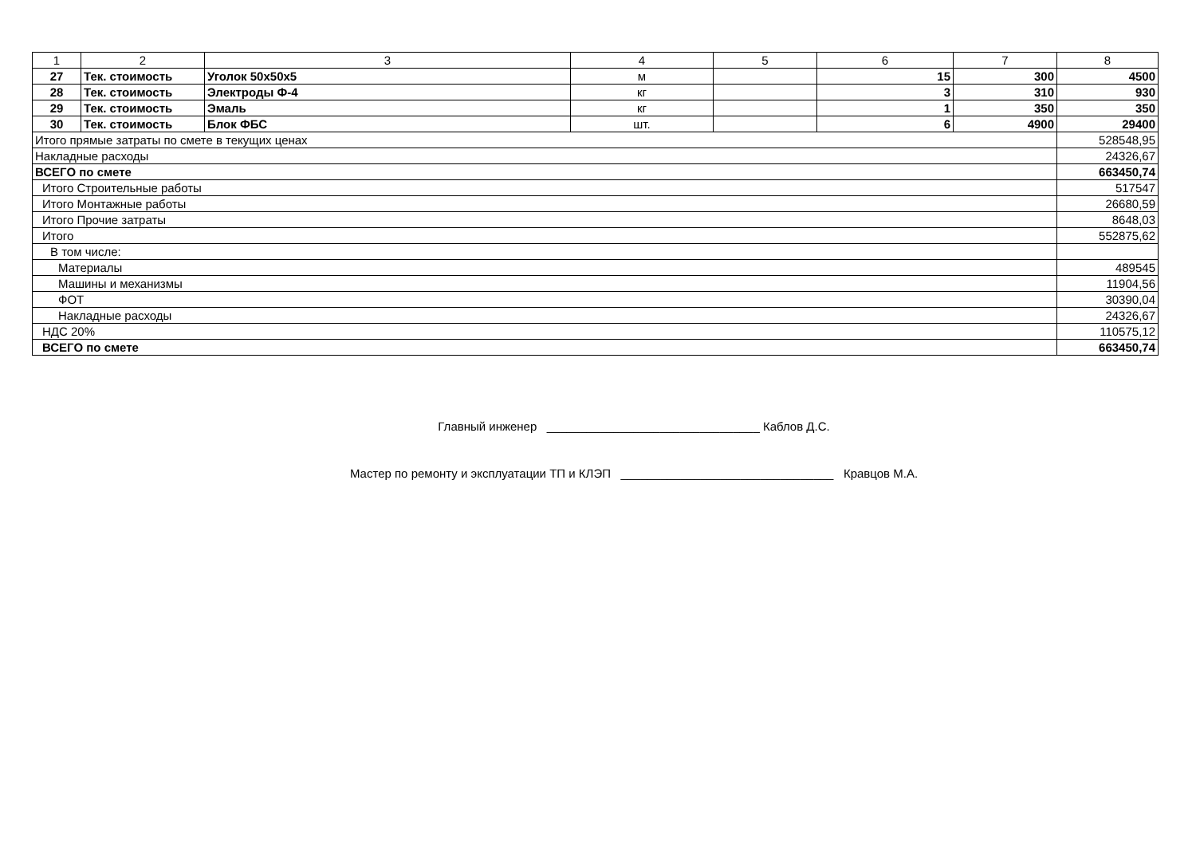| 1 | 2 | 3 | 4 | 5 | 6 | 7 | 8 |
| 27 | Тек. стоимость | Уголок 50х50х5 | м | | 15 | 300 | 4500 |
| 28 | Тек. стоимость | Электроды Ф-4 | кг | | 3 | 310 | 930 |
| 29 | Тек. стоимость | Эмаль | кг | | 1 | 350 | 350 |
| 30 | Тек. стоимость | Блок ФБС | шт. | | 6 | 4900 | 29400 |
| Итого прямые затраты по смете в текущих ценах | | | | | | | 528548,95 |
| Накладные расходы | | | | | | | 24326,67 |
| ВСЕГО по смете | | | | | | | 663450,74 |
| Итого Строительные работы | | | | | | | 517547 |
| Итого Монтажные работы | | | | | | | 26680,59 |
| Итого Прочие затраты | | | | | | | 8648,03 |
| Итого | | | | | | | 552875,62 |
| В том числе: | | | | | | | |
| Материалы | | | | | | | 489545 |
| Машины и механизмы | | | | | | | 11904,56 |
| ФОТ | | | | | | | 30390,04 |
| Накладные расходы | | | | | | | 24326,67 |
| НДС 20% | | | | | | | 110575,12 |
| ВСЕГО по смете | | | | | | | 663450,74 |
Главный инженер ________________________________ Каблов Д.С.
Мастер по ремонту и эксплуатации ТП и КЛЭП ________________________________ Кравцов М.А.